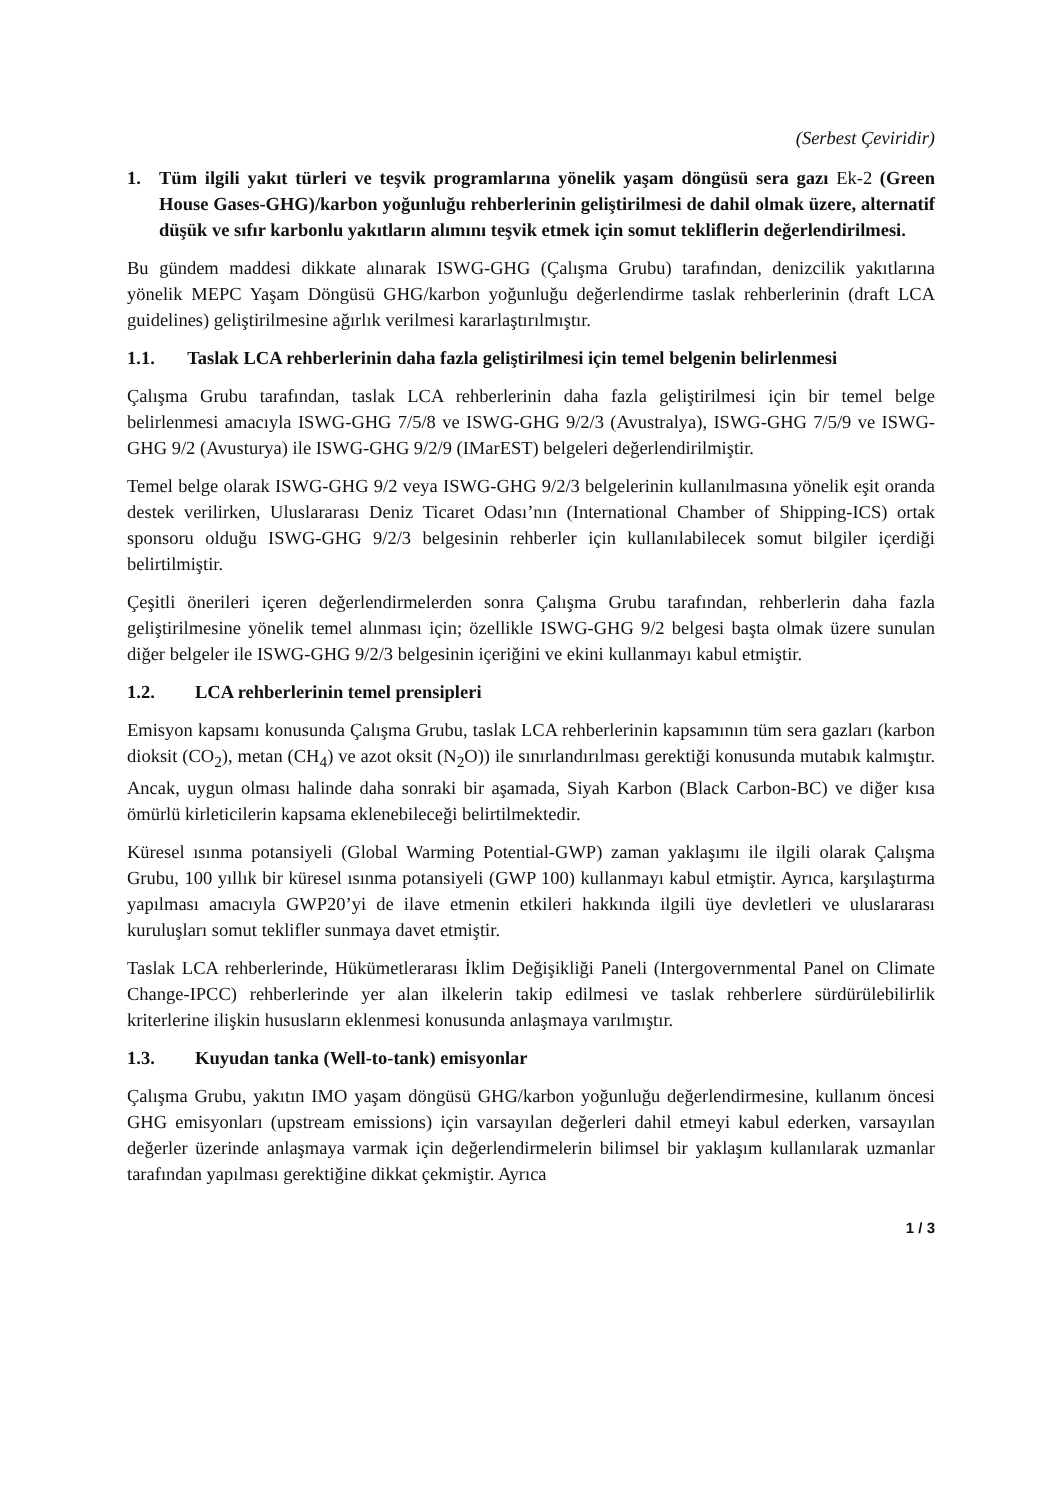(Serbest Çeviridir)
1. Tüm ilgili yakıt türleri ve teşvik programlarına yönelik yaşam döngüsü sera gazı Ek-2 (Green House Gases-GHG)/karbon yoğunluğu rehberlerinin geliştirilmesi de dahil olmak üzere, alternatif düşük ve sıfır karbonlu yakıtların alımını teşvik etmek için somut tekliflerin değerlendirilmesi.
Bu gündem maddesi dikkate alınarak ISWG-GHG (Çalışma Grubu) tarafından, denizcilik yakıtlarına yönelik MEPC Yaşam Döngüsü GHG/karbon yoğunluğu değerlendirme taslak rehberlerinin (draft LCA guidelines) geliştirilmesine ağırlık verilmesi kararlaştırılmıştır.
1.1. Taslak LCA rehberlerinin daha fazla geliştirilmesi için temel belgenin belirlenmesi
Çalışma Grubu tarafından, taslak LCA rehberlerinin daha fazla geliştirilmesi için bir temel belge belirlenmesi amacıyla ISWG-GHG 7/5/8 ve ISWG-GHG 9/2/3 (Avustralya), ISWG-GHG 7/5/9 ve ISWG-GHG 9/2 (Avusturya) ile ISWG-GHG 9/2/9 (IMarEST) belgeleri değerlendirilmiştir.
Temel belge olarak ISWG-GHG 9/2 veya ISWG-GHG 9/2/3 belgelerinin kullanılmasına yönelik eşit oranda destek verilirken, Uluslararası Deniz Ticaret Odası’nın (International Chamber of Shipping-ICS) ortak sponsoru olduğu ISWG-GHG 9/2/3 belgesinin rehberler için kullanılabilecek somut bilgiler içerdiği belirtilmiştir.
Çeşitli önerileri içeren değerlendirmelerden sonra Çalışma Grubu tarafından, rehberlerin daha fazla geliştirilmesine yönelik temel alınması için; özellikle ISWG-GHG 9/2 belgesi başta olmak üzere sunulan diğer belgeler ile ISWG-GHG 9/2/3 belgesinin içeriğini ve ekini kullanmayı kabul etmiştir.
1.2. LCA rehberlerinin temel prensipleri
Emisyon kapsamı konusunda Çalışma Grubu, taslak LCA rehberlerinin kapsamının tüm sera gazları (karbon dioksit (CO<sub>2</sub>), metan (CH<sub>4</sub>) ve azot oksit (N<sub>2</sub>O)) ile sınırlandırılması gerektiği konusunda mutabık kalmıştır. Ancak, uygun olması halinde daha sonraki bir aşamada, Siyah Karbon (Black Carbon-BC) ve diğer kısa ömürlü kirleticilerin kapsama eklenebileceği belirtilmektedir.
Küresel ısınma potansiyeli (Global Warming Potential-GWP) zaman yaklaşımı ile ilgili olarak Çalışma Grubu, 100 yıllık bir küresel ısınma potansiyeli (GWP 100) kullanmayı kabul etmiştir. Ayrıca, karşılaştırma yapılması amacıyla GWP20’yi de ilave etmenin etkileri hakkında ilgili üye devletleri ve uluslararası kuruluşları somut teklifler sunmaya davet etmiştir.
Taslak LCA rehberlerinde, Hükümetlerarası İklim Değişikliği Paneli (Intergovernmental Panel on Climate Change-IPCC) rehberlerinde yer alan ilkelerin takip edilmesi ve taslak rehberlere sürdürülebilirlik kriterlerine ilişkin hususların eklenmesi konusunda anlaşmaya varılmıştır.
1.3. Kuyudan tanka (Well-to-tank) emisyonlar
Çalışma Grubu, yakıtın IMO yaşam döngüsü GHG/karbon yoğunluğu değerlendirmesine, kullanım öncesi GHG emisyonları (upstream emissions) için varsayılan değerleri dahil etmeyi kabul ederken, varsayılan değerler üzerinde anlaşmaya varmak için değerlendirmelerin bilimsel bir yaklaşım kullanılarak uzmanlar tarafından yapılması gerektiğine dikkat çekmiştir. Ayrıca
1 / 3